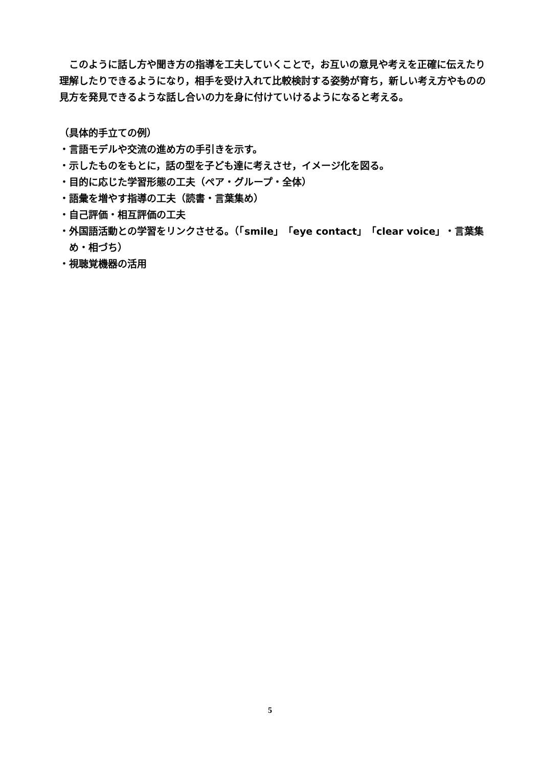このように話し方や聞き方の指導を工夫していくことで，お互いの意見や考えを正確に伝えたり理解したりできるようになり，相手を受け入れて比較検討する姿勢が育ち，新しい考え方やものの見方を発見できるような話し合いの力を身に付けていけるようになると考える。
（具体的手立ての例）
・言語モデルや交流の進め方の手引きを示す。
・示したものをもとに，話の型を子ども達に考えさせ，イメージ化を図る。
・目的に応じた学習形態の工夫（ペア・グループ・全体）
・語彙を増やす指導の工夫（読書・言葉集め）
・自己評価・相互評価の工夫
・外国語活動との学習をリンクさせる。（「smile」「eye contact」「clear voice」・言葉集め・相づち）
・視聴覚機器の活用
5